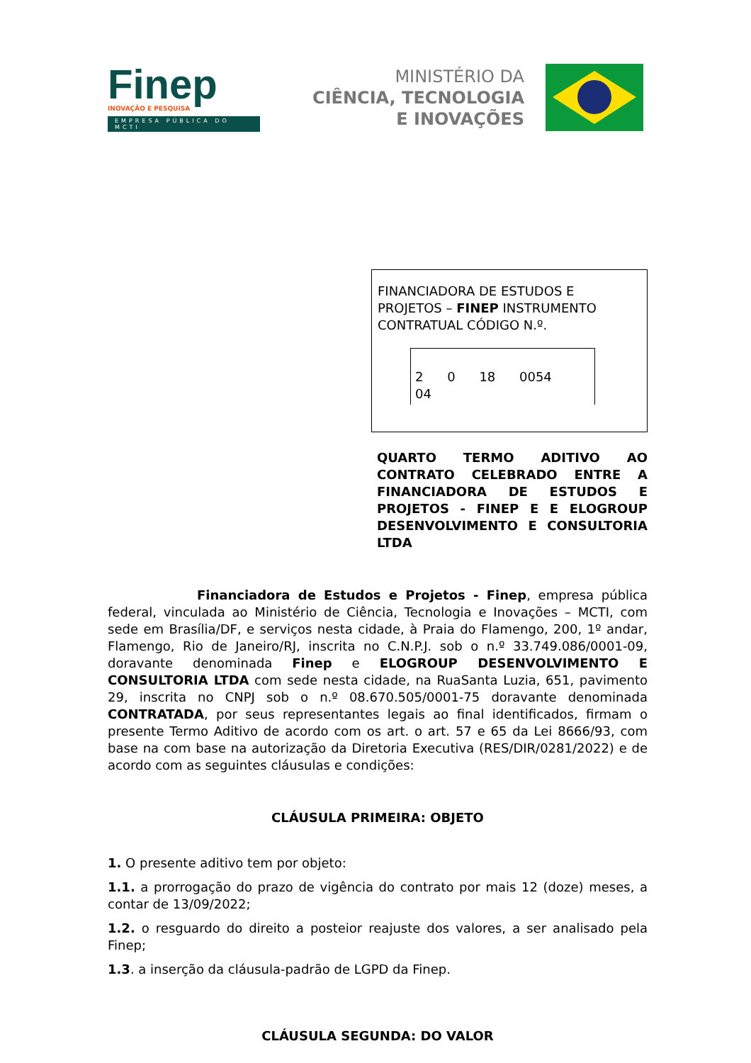Finep
INOVAÇÃO E PESQUISA
EMPRESA PÚBLICA DO MCTI
MINISTÉRIO DA
CIÊNCIA, TECNOLOGIA
E INOVAÇÕES
FINANCIADORA DE ESTUDOS E PROJETOS – FINEP INSTRUMENTO CONTRATUAL CÓDIGO N.º.
2 0 18 0054 04
QUARTO TERMO ADITIVO AO CONTRATO CELEBRADO ENTRE A FINANCIADORA DE ESTUDOS E PROJETOS - FINEP E E ELOGROUP DESENVOLVIMENTO E CONSULTORIA LTDA
Financiadora de Estudos e Projetos - Finep, empresa pública federal, vinculada ao Ministério de Ciência, Tecnologia e Inovações – MCTI, com sede em Brasília/DF, e serviços nesta cidade, à Praia do Flamengo, 200, 1º andar, Flamengo, Rio de Janeiro/RJ, inscrita no C.N.P.J. sob o n.º 33.749.086/0001-09, doravante denominada Finep e ELOGROUP DESENVOLVIMENTO E CONSULTORIA LTDA com sede nesta cidade, na RuaSanta Luzia, 651, pavimento 29, inscrita no CNPJ sob o n.º 08.670.505/0001-75 doravante denominada CONTRATADA, por seus representantes legais ao final identificados, firmam o presente Termo Aditivo de acordo com os art. o art. 57 e 65 da Lei 8666/93, com base na com base na autorização da Diretoria Executiva (RES/DIR/0281/2022) e de acordo com as seguintes cláusulas e condições:
CLÁUSULA PRIMEIRA: OBJETO
1. O presente aditivo tem por objeto:
1.1. a prorrogação do prazo de vigência do contrato por mais 12 (doze) meses, a contar de 13/09/2022;
1.2. o resguardo do direito a posteior reajuste dos valores, a ser analisado pela Finep;
1.3. a inserção da cláusula-padrão de LGPD da Finep.
CLÁUSULA SEGUNDA: DO VALOR